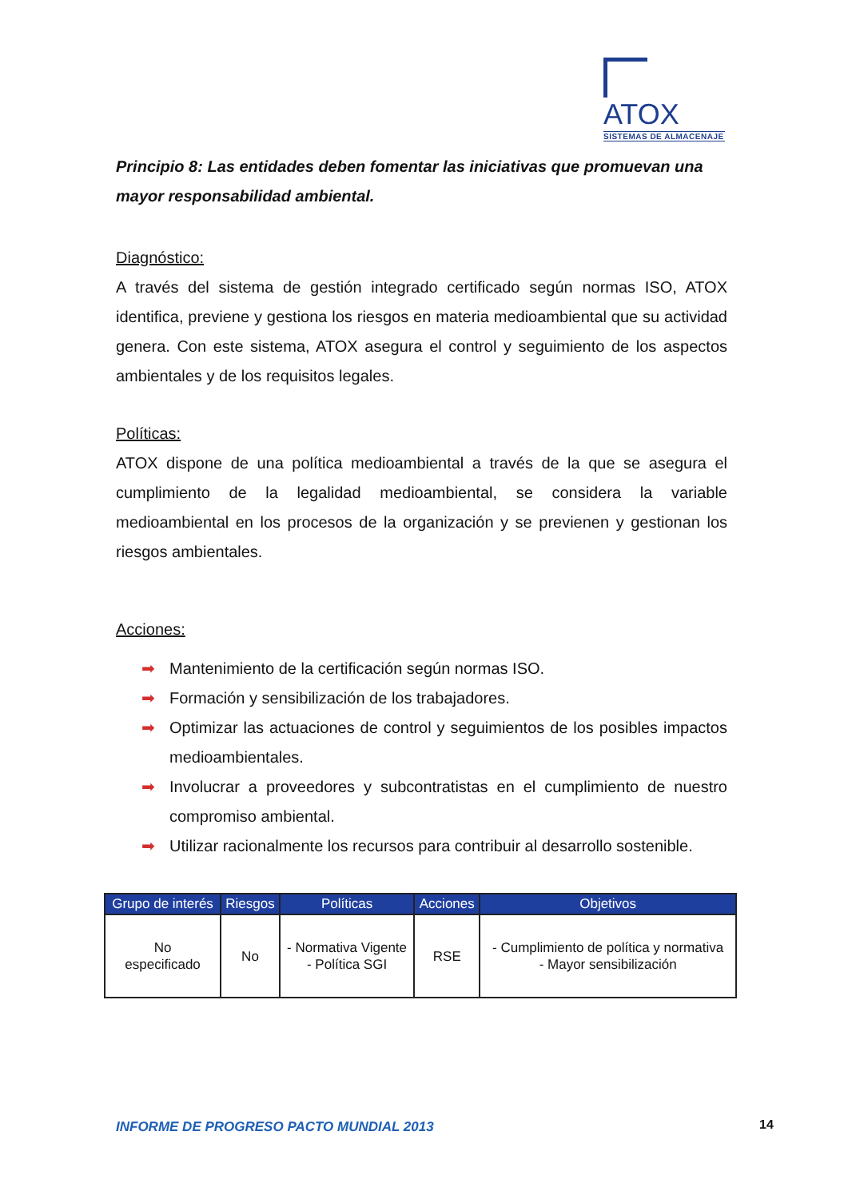ATOX
SISTEMAS DE ALMACENAJE
Principio 8: Las entidades deben fomentar las iniciativas que promuevan una mayor responsabilidad ambiental.
Diagnóstico:
A través del sistema de gestión integrado certificado según normas ISO, ATOX identifica, previene y gestiona los riesgos en materia medioambiental que su actividad genera. Con este sistema, ATOX asegura el control y seguimiento de los aspectos ambientales y de los requisitos legales.
Políticas:
ATOX dispone de una política medioambiental a través de la que se asegura el cumplimiento de la legalidad medioambiental, se considera la variable medioambiental en los procesos de la organización y se previenen y gestionan los riesgos ambientales.
Acciones:
➡ Mantenimiento de la certificación según normas ISO.
➡ Formación y sensibilización de los trabajadores.
➡ Optimizar las actuaciones de control y seguimientos de los posibles impactos medioambientales.
➡ Involucrar a proveedores y subcontratistas en el cumplimiento de nuestro compromiso ambiental.
➡ Utilizar racionalmente los recursos para contribuir al desarrollo sostenible.
| Grupo de interés | Riesgos | Políticas | Acciones | Objetivos |
| --- | --- | --- | --- | --- |
| No especificado | No | - Normativa Vigente - Política SGI | RSE | - Cumplimiento de política y normativa - Mayor sensibilización |
INFORME DE PROGRESO PACTO MUNDIAL 2013
14